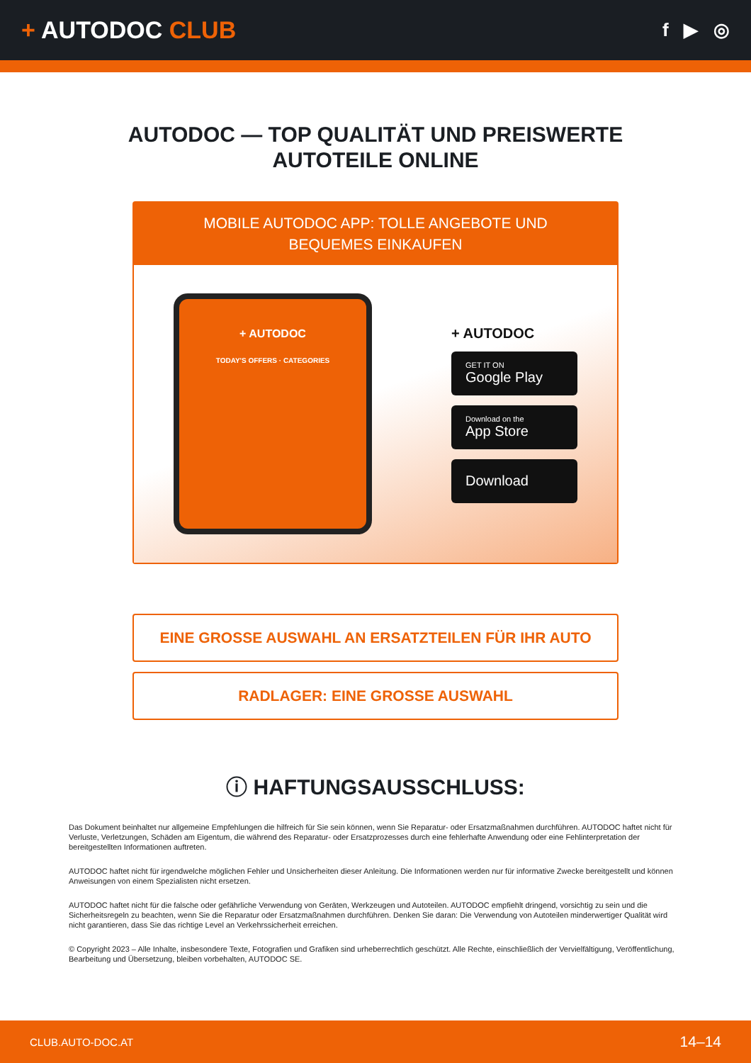+ AUTODOC CLUB
f ▶ ◎
AUTODOC — TOP QUALITÄT UND PREISWERTE
AUTOTEILE ONLINE
MOBILE AUTODOC APP: TOLLE ANGEBOTE UND BEQUEMES EINKAUFEN
+ AUTODOC
TODAY'S OFFERS · CATEGORIES
+ AUTODOC
GET IT ON
Google Play
Download on the
App Store
Download
EINE GROSSE AUSWAHL AN ERSATZTEILEN FÜR IHR AUTO
RADLAGER: EINE GROSSE AUSWAHL
ⓘ HAFTUNGSAUSSCHLUSS:
Das Dokument beinhaltet nur allgemeine Empfehlungen die hilfreich für Sie sein können, wenn Sie Reparatur- oder Ersatzmaßnahmen durchführen. AUTODOC haftet nicht für Verluste, Verletzungen, Schäden am Eigentum, die während des Reparatur- oder Ersatzprozesses durch eine fehlerhafte Anwendung oder eine Fehlinterpretation der bereitgestellten Informationen auftreten.
AUTODOC haftet nicht für irgendwelche möglichen Fehler und Unsicherheiten dieser Anleitung. Die Informationen werden nur für informative Zwecke bereitgestellt und können Anweisungen von einem Spezialisten nicht ersetzen.
AUTODOC haftet nicht für die falsche oder gefährliche Verwendung von Geräten, Werkzeugen und Autoteilen. AUTODOC empfiehlt dringend, vorsichtig zu sein und die Sicherheitsregeln zu beachten, wenn Sie die Reparatur oder Ersatzmaßnahmen durchführen. Denken Sie daran: Die Verwendung von Autoteilen minderwertiger Qualität wird nicht garantieren, dass Sie das richtige Level an Verkehrssicherheit erreichen.
© Copyright 2023 – Alle Inhalte, insbesondere Texte, Fotografien und Grafiken sind urheberrechtlich geschützt. Alle Rechte, einschließlich der Vervielfältigung, Veröffentlichung, Bearbeitung und Übersetzung, bleiben vorbehalten, AUTODOC SE.
CLUB.AUTO-DOC.AT 14–14